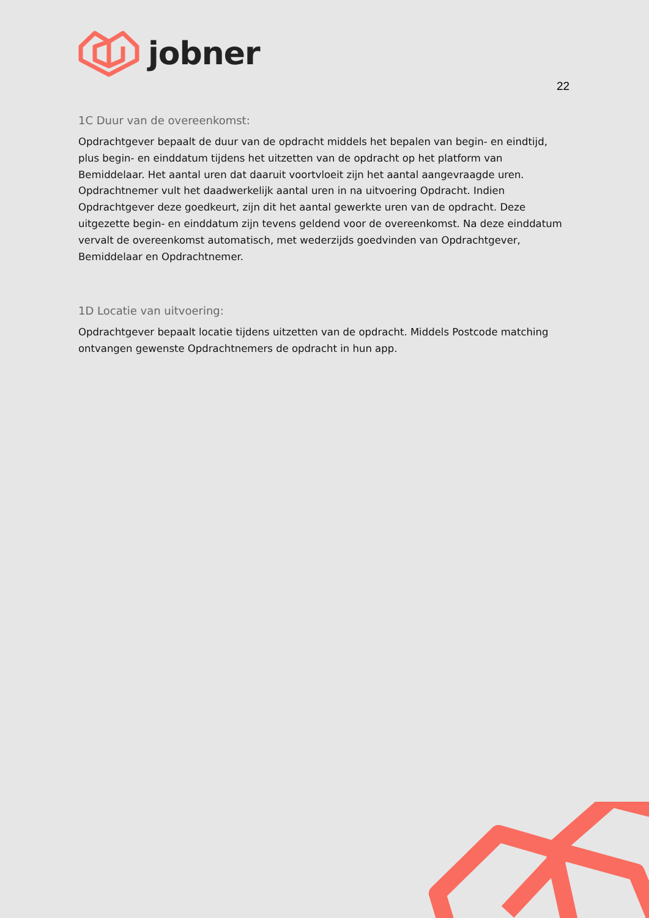jobner
22
1C Duur van de overeenkomst:
Opdrachtgever bepaalt de duur van de opdracht middels het bepalen van begin- en eindtijd, plus begin- en einddatum tijdens het uitzetten van de opdracht op het platform van Bemiddelaar. Het aantal uren dat daaruit voortvloeit zijn het aantal aangevraagde uren. Opdrachtnemer vult het daadwerkelijk aantal uren in na uitvoering Opdracht. Indien Opdrachtgever deze goedkeurt, zijn dit het aantal gewerkte uren van de opdracht. Deze uitgezette begin- en einddatum zijn tevens geldend voor de overeenkomst. Na deze einddatum vervalt de overeenkomst automatisch, met wederzijds goedvinden van Opdrachtgever, Bemiddelaar en Opdrachtnemer.
1D Locatie van uitvoering:
Opdrachtgever bepaalt locatie tijdens uitzetten van de opdracht. Middels Postcode matching ontvangen gewenste Opdrachtnemers de opdracht in hun app.